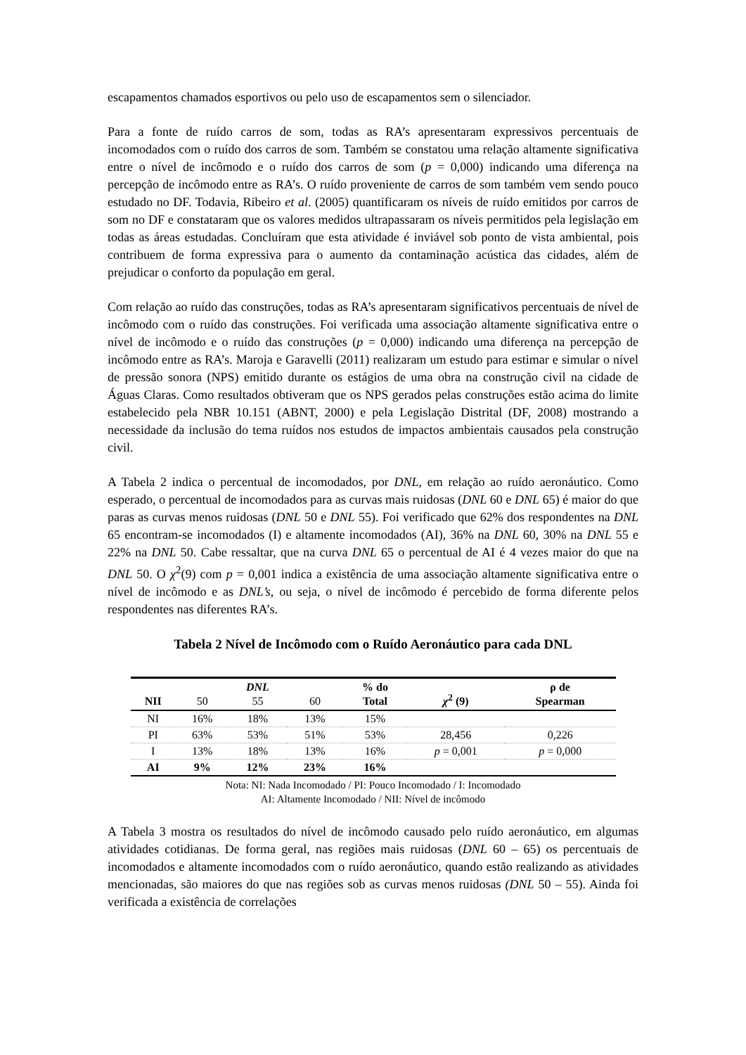escapamentos chamados esportivos ou pelo uso de escapamentos sem o silenciador.
Para a fonte de ruído carros de som, todas as RA’s apresentaram expressivos percentuais de incomodados com o ruído dos carros de som. Também se constatou uma relação altamente significativa entre o nível de incômodo e o ruído dos carros de som (p = 0,000) indicando uma diferença na percepção de incômodo entre as RA’s. O ruído proveniente de carros de som também vem sendo pouco estudado no DF. Todavia, Ribeiro et al. (2005) quantificaram os níveis de ruído emitidos por carros de som no DF e constataram que os valores medidos ultrapassaram os níveis permitidos pela legislação em todas as áreas estudadas. Concluíram que esta atividade é inviável sob ponto de vista ambiental, pois contribuem de forma expressiva para o aumento da contaminação acústica das cidades, além de prejudicar o conforto da população em geral.
Com relação ao ruído das construções, todas as RA’s apresentaram significativos percentuais de nível de incômodo com o ruído das construções. Foi verificada uma associação altamente significativa entre o nível de incômodo e o ruído das construções (p = 0,000) indicando uma diferença na percepção de incômodo entre as RA’s. Maroja e Garavelli (2011) realizaram um estudo para estimar e simular o nível de pressão sonora (NPS) emitido durante os estágios de uma obra na construção civil na cidade de Águas Claras. Como resultados obtiveram que os NPS gerados pelas construções estão acima do limite estabelecido pela NBR 10.151 (ABNT, 2000) e pela Legislação Distrital (DF, 2008) mostrando a necessidade da inclusão do tema ruídos nos estudos de impactos ambientais causados pela construção civil.
A Tabela 2 indica o percentual de incomodados, por DNL, em relação ao ruído aeronáutico. Como esperado, o percentual de incomodados para as curvas mais ruidosas (DNL 60 e DNL 65) é maior do que paras as curvas menos ruidosas (DNL 50 e DNL 55). Foi verificado que 62% dos respondentes na DNL 65 encontram-se incomodados (I) e altamente incomodados (AI), 36% na DNL 60, 30% na DNL 55 e 22% na DNL 50. Cabe ressaltar, que na curva DNL 65 o percentual de AI é 4 vezes maior do que na DNL 50. O χ<sup>2</sup>(9) com p = 0,001 indica a existência de uma associação altamente significativa entre o nível de incômodo e as DNL’s, ou seja, o nível de incômodo é percebido de forma diferente pelos respondentes nas diferentes RA’s.
Tabela 2 Nível de Incômodo com o Ruído Aeronáutico para cada DNL
| NII | 50 | DNL 55 | 60 | % do Total | χ<sup>2</sup> (9) | ρ de Spearman |
| --- | --- | --- | --- | --- | --- | --- |
| NI | 16% | 18% | 13% | 15% | | |
| PI | 63% | 53% | 51% | 53% | 28,456 | 0,226 |
| I | 13% | 18% | 13% | 16% | p = 0,001 | p = 0,000 |
| AI | 9% | 12% | 23% | 16% | | |
Nota: NI: Nada Incomodado / PI: Pouco Incomodado / I: Incomodado
AI: Altamente Incomodado / NII: Nível de incômodo
A Tabela 3 mostra os resultados do nível de incômodo causado pelo ruído aeronáutico, em algumas atividades cotidianas. De forma geral, nas regiões mais ruidosas (DNL 60 – 65) os percentuais de incomodados e altamente incomodados com o ruído aeronáutico, quando estão realizando as atividades mencionadas, são maiores do que nas regiões sob as curvas menos ruidosas (DNL 50 – 55). Ainda foi verificada a existência de correlações